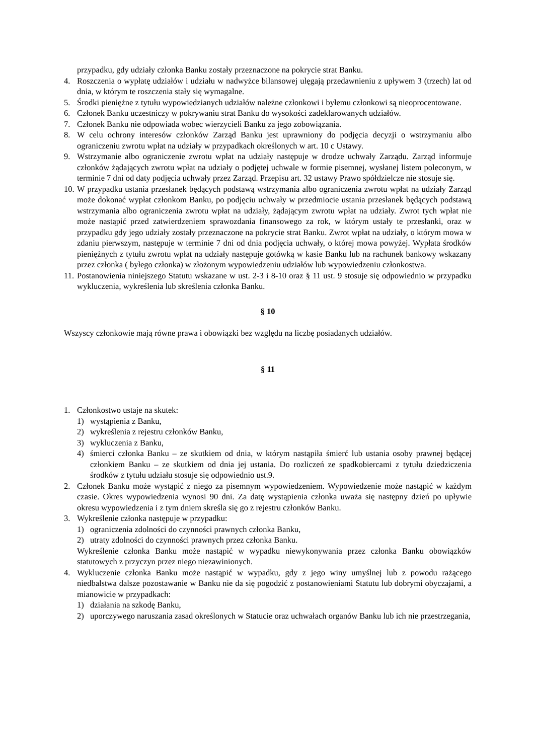przypadku, gdy udziały członka Banku zostały przeznaczone na pokrycie strat Banku.
4. Roszczenia o wypłatę udziałów i udziału w nadwyżce bilansowej ulęgają przedawnieniu z upływem 3 (trzech) lat od dnia, w którym te roszczenia stały się wymagalne.
5. Środki pieniężne z tytułu wypowiedzianych udziałów należne członkowi i byłemu członkowi są nieoprocentowane.
6. Członek Banku uczestniczy w pokrywaniu strat Banku do wysokości zadeklarowanych udziałów.
7. Członek Banku nie odpowiada wobec wierzycieli Banku za jego zobowiązania.
8. W celu ochrony interesów członków Zarząd Banku jest uprawniony do podjęcia decyzji o wstrzymaniu albo ograniczeniu zwrotu wpłat na udziały w przypadkach określonych w art. 10 c Ustawy.
9. Wstrzymanie albo ograniczenie zwrotu wpłat na udziały następuje w drodze uchwały Zarządu. Zarząd informuje członków żądających zwrotu wpłat na udziały o podjętej uchwale w formie pisemnej, wysłanej listem poleconym, w terminie 7 dni od daty podjęcia uchwały przez Zarząd. Przepisu art. 32 ustawy Prawo spółdzielcze nie stosuje się.
10. W przypadku ustania przesłanek będących podstawą wstrzymania albo ograniczenia zwrotu wpłat na udziały Zarząd może dokonać wypłat członkom Banku, po podjęciu uchwały w przedmiocie ustania przesłanek będących podstawą wstrzymania albo ograniczenia zwrotu wpłat na udziały, żądającym zwrotu wpłat na udziały. Zwrot tych wpłat nie może nastąpić przed zatwierdzeniem sprawozdania finansowego za rok, w którym ustały te przesłanki, oraz w przypadku gdy jego udziały zostały przeznaczone na pokrycie strat Banku. Zwrot wpłat na udziały, o którym mowa w zdaniu pierwszym, następuje w terminie 7 dni od dnia podjęcia uchwały, o której mowa powyżej. Wypłata środków pieniężnych z tytułu zwrotu wpłat na udziały następuje gotówką w kasie Banku lub na rachunek bankowy wskazany przez członka ( byłego członka) w złożonym wypowiedzeniu udziałów lub wypowiedzeniu członkostwa.
11. Postanowienia niniejszego Statutu wskazane w ust. 2-3 i 8-10 oraz § 11 ust. 9 stosuje się odpowiednio w przypadku wykluczenia, wykreślenia lub skreślenia członka Banku.
§ 10
Wszyscy członkowie mają równe prawa i obowiązki bez względu na liczbę posiadanych udziałów.
§ 11
1. Członkostwo ustaje na skutek:
1) wystąpienia z Banku,
2) wykreślenia z rejestru członków Banku,
3) wykluczenia z Banku,
4) śmierci członka Banku – ze skutkiem od dnia, w którym nastąpiła śmierć lub ustania osoby prawnej będącej członkiem Banku – ze skutkiem od dnia jej ustania. Do rozliczeń ze spadkobiercami z tytułu dziedziczenia środków z tytułu udziału stosuje się odpowiednio ust.9.
2. Członek Banku może wystąpić z niego za pisemnym wypowiedzeniem. Wypowiedzenie może nastąpić w każdym czasie. Okres wypowiedzenia wynosi 90 dni. Za datę wystąpienia członka uważa się następny dzień po upływie okresu wypowiedzenia i z tym dniem skreśla się go z rejestru członków Banku.
3. Wykreślenie członka następuje w przypadku:
1) ograniczenia zdolności do czynności prawnych członka Banku,
2) utraty zdolności do czynności prawnych przez członka Banku.
Wykreślenie członka Banku może nastąpić w wypadku niewykonywania przez członka Banku obowiązków statutowych z przyczyn przez niego niezawinionych.
4. Wykluczenie członka Banku może nastąpić w wypadku, gdy z jego winy umyślnej lub z powodu rażącego niedbalstwa dalsze pozostawanie w Banku nie da się pogodzić z postanowieniami Statutu lub dobrymi obyczajami, a mianowicie w przypadkach:
1) działania na szkodę Banku,
2) uporczywego naruszania zasad określonych w Statucie oraz uchwałach organów Banku lub ich nie przestrzegania,